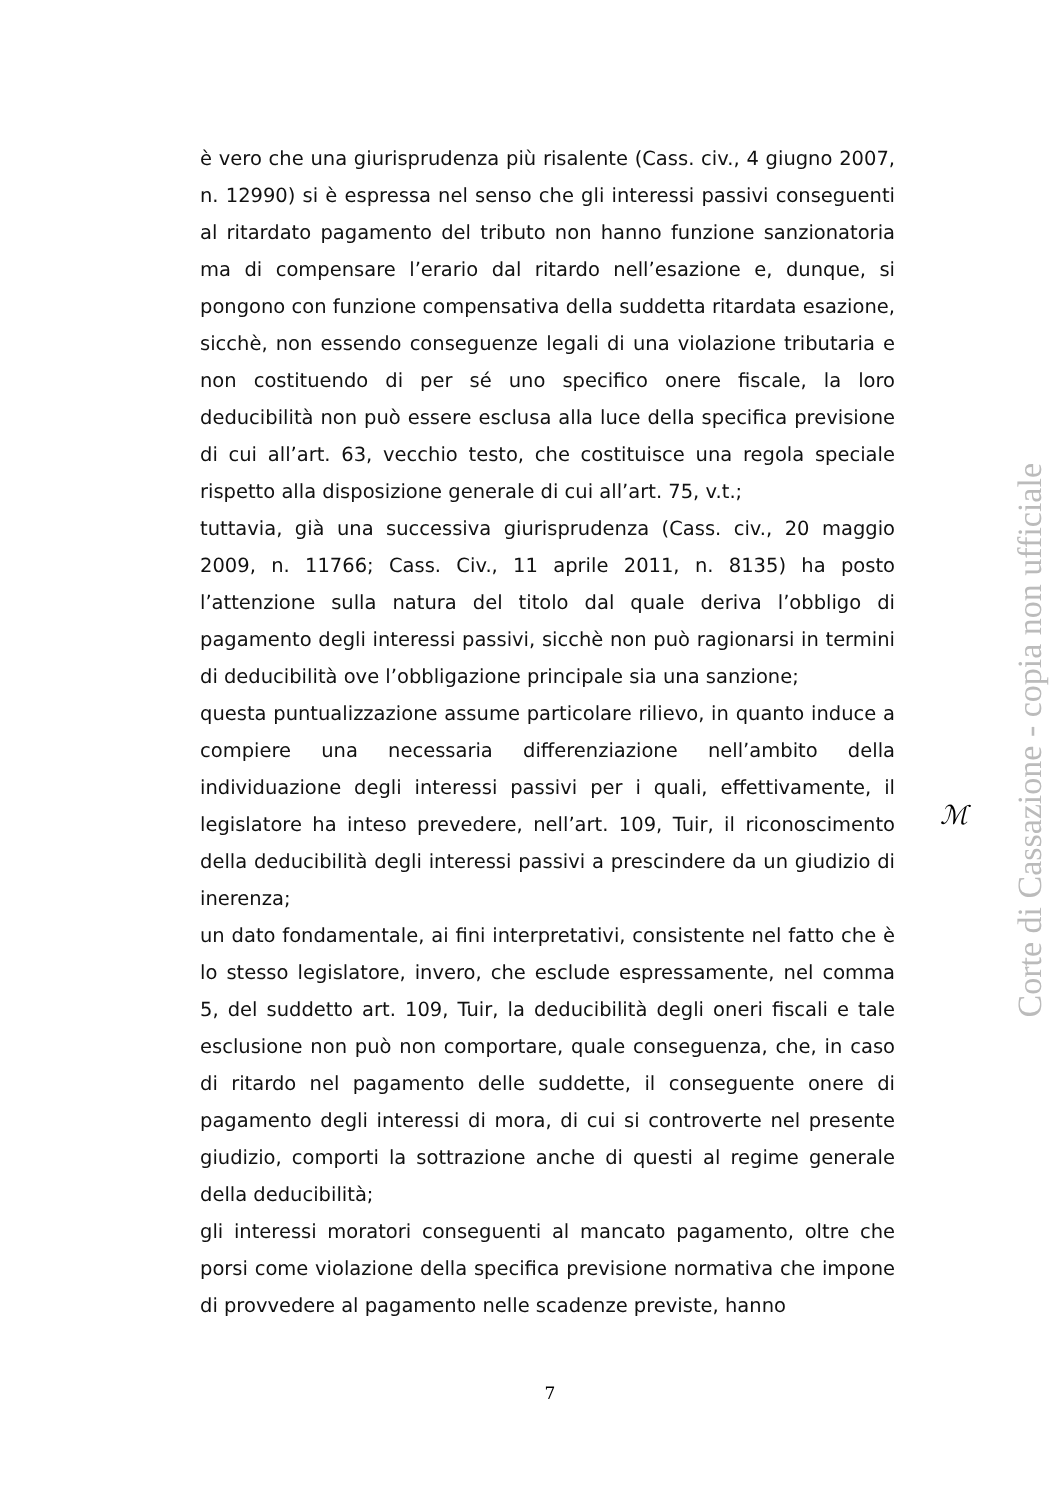è vero che una giurisprudenza più risalente (Cass. civ., 4 giugno 2007, n. 12990) si è espressa nel senso che gli interessi passivi conseguenti al ritardato pagamento del tributo non hanno funzione sanzionatoria ma di compensare l’erario dal ritardo nell’esazione e, dunque, si pongono con funzione compensativa della suddetta ritardata esazione, sicchè, non essendo conseguenze legali di una violazione tributaria e non costituendo di per sé uno specifico onere fiscale, la loro deducibilità non può essere esclusa alla luce della specifica previsione di cui all’art. 63, vecchio testo, che costituisce una regola speciale rispetto alla disposizione generale di cui all’art. 75, v.t.;
tuttavia, già una successiva giurisprudenza (Cass. civ., 20 maggio 2009, n. 11766; Cass. Civ., 11 aprile 2011, n. 8135) ha posto l’attenzione sulla natura del titolo dal quale deriva l’obbligo di pagamento degli interessi passivi, sicchè non può ragionarsi in termini di deducibilità ove l’obbligazione principale sia una sanzione;
questa puntualizzazione assume particolare rilievo, in quanto induce a compiere una necessaria differenziazione nell’ambito della individuazione degli interessi passivi per i quali, effettivamente, il legislatore ha inteso prevedere, nell’art. 109, Tuir, il riconoscimento della deducibilità degli interessi passivi a prescindere da un giudizio di inerenza;
un dato fondamentale, ai fini interpretativi, consistente nel fatto che è lo stesso legislatore, invero, che esclude espressamente, nel comma 5, del suddetto art. 109, Tuir, la deducibilità degli oneri fiscali e tale esclusione non può non comportare, quale conseguenza, che, in caso di ritardo nel pagamento delle suddette, il conseguente onere di pagamento degli interessi di mora, di cui si controverte nel presente giudizio, comporti la sottrazione anche di questi al regime generale della deducibilità;
gli interessi moratori conseguenti al mancato pagamento, oltre che porsi come violazione della specifica previsione normativa che impone di provvedere al pagamento nelle scadenze previste, hanno
ℳ
Corte di Cassazione - copia non ufficiale
7